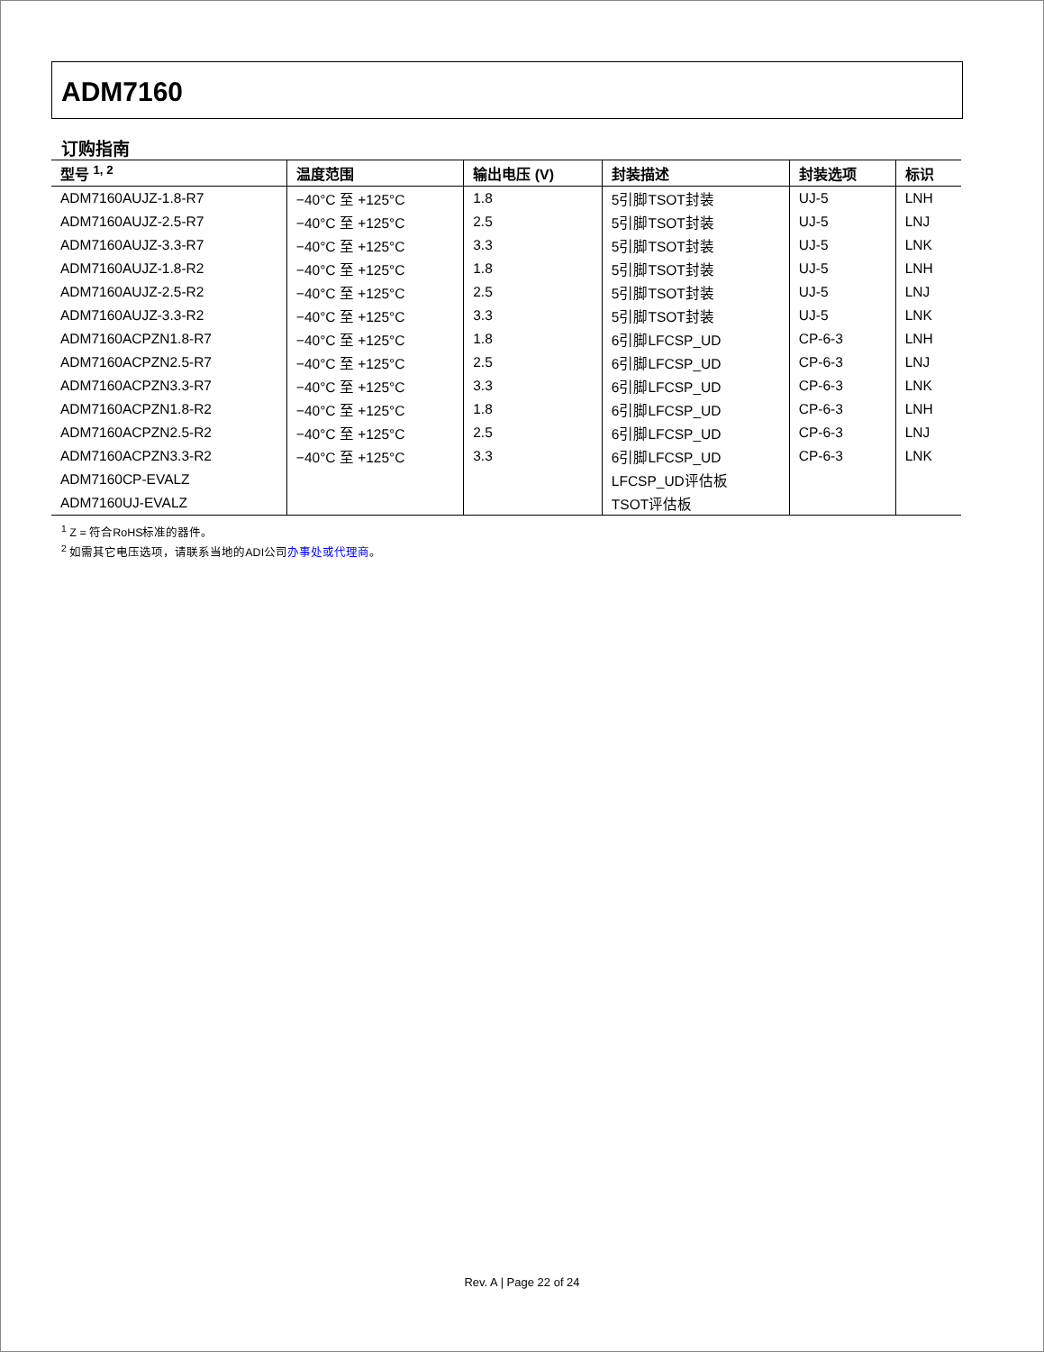ADM7160
订购指南
| 型号 <sup>1, 2</sup> | 温度范围 | 输出电压 (V) | 封装描述 | 封装选项 | 标识 |
| --- | --- | --- | --- | --- | --- |
| ADM7160AUJZ-1.8-R7 | −40°C 至 +125°C | 1.8 | 5引脚TSOT封装 | UJ-5 | LNH |
| ADM7160AUJZ-2.5-R7 | −40°C 至 +125°C | 2.5 | 5引脚TSOT封装 | UJ-5 | LNJ |
| ADM7160AUJZ-3.3-R7 | −40°C 至 +125°C | 3.3 | 5引脚TSOT封装 | UJ-5 | LNK |
| ADM7160AUJZ-1.8-R2 | −40°C 至 +125°C | 1.8 | 5引脚TSOT封装 | UJ-5 | LNH |
| ADM7160AUJZ-2.5-R2 | −40°C 至 +125°C | 2.5 | 5引脚TSOT封装 | UJ-5 | LNJ |
| ADM7160AUJZ-3.3-R2 | −40°C 至 +125°C | 3.3 | 5引脚TSOT封装 | UJ-5 | LNK |
| ADM7160ACPZN1.8-R7 | −40°C 至 +125°C | 1.8 | 6引脚LFCSP_UD | CP-6-3 | LNH |
| ADM7160ACPZN2.5-R7 | −40°C 至 +125°C | 2.5 | 6引脚LFCSP_UD | CP-6-3 | LNJ |
| ADM7160ACPZN3.3-R7 | −40°C 至 +125°C | 3.3 | 6引脚LFCSP_UD | CP-6-3 | LNK |
| ADM7160ACPZN1.8-R2 | −40°C 至 +125°C | 1.8 | 6引脚LFCSP_UD | CP-6-3 | LNH |
| ADM7160ACPZN2.5-R2 | −40°C 至 +125°C | 2.5 | 6引脚LFCSP_UD | CP-6-3 | LNJ |
| ADM7160ACPZN3.3-R2 | −40°C 至 +125°C | 3.3 | 6引脚LFCSP_UD | CP-6-3 | LNK |
| ADM7160CP-EVALZ | | | LFCSP_UD评估板 | | |
| ADM7160UJ-EVALZ | | | TSOT评估板 | | |
<sup>1</sup> Z = 符合RoHS标准的器件。
<sup>2</sup> 如需其它电压选项，请联系当地的ADI公司办事处或代理商。
Rev. A | Page 22 of 24